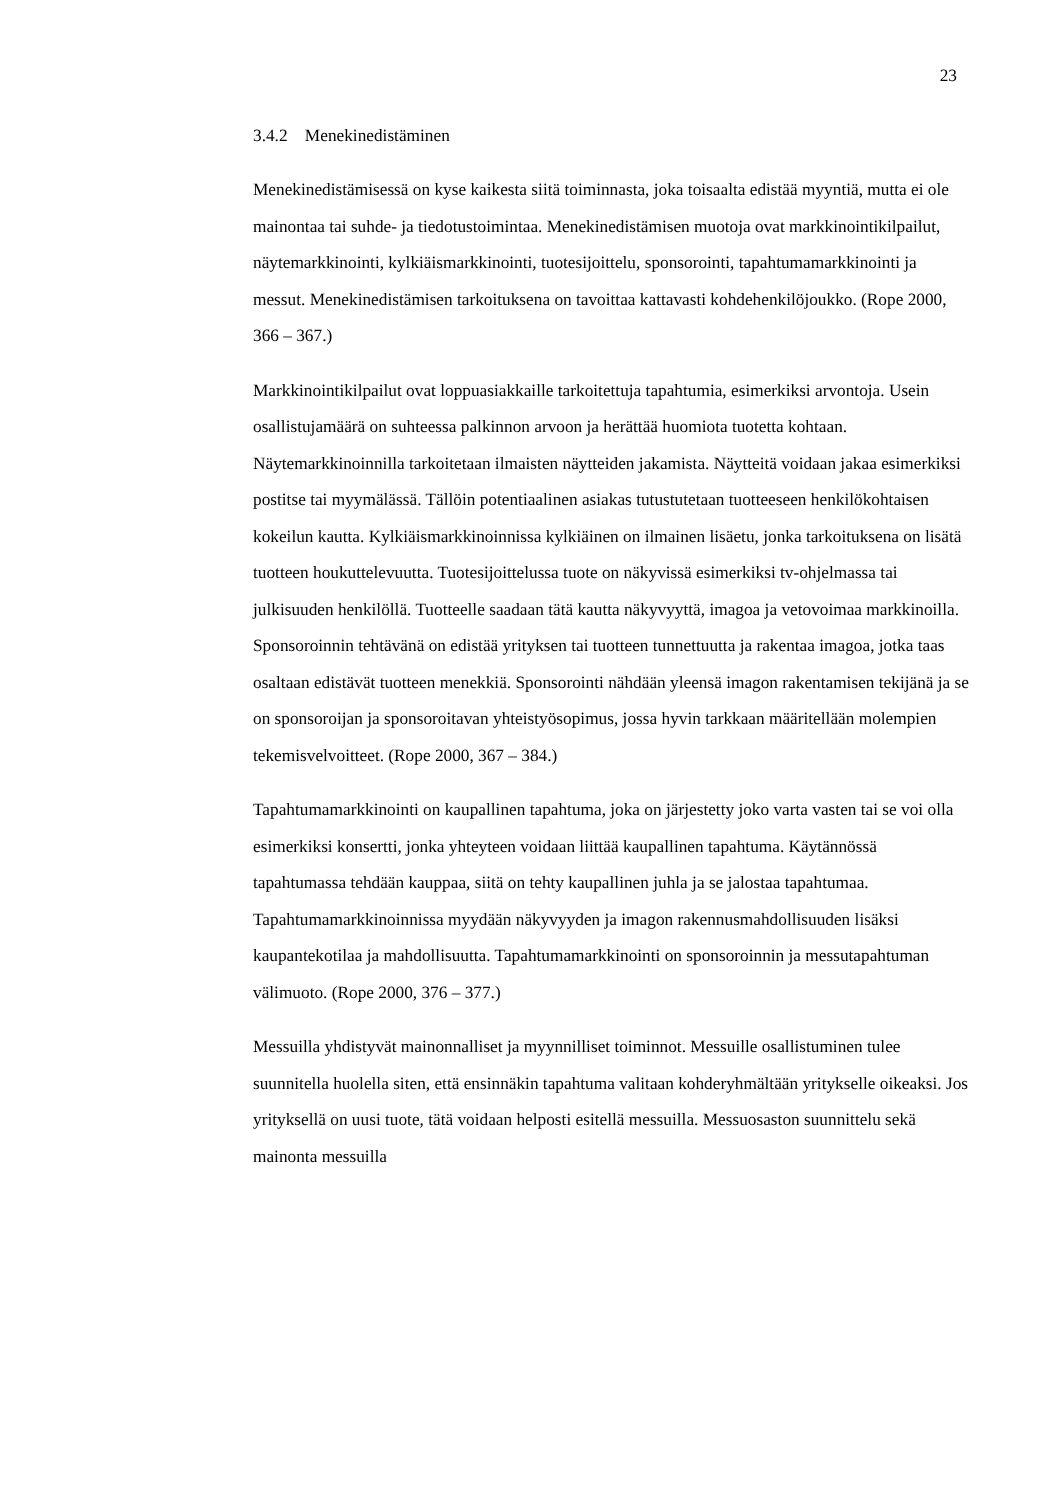23
3.4.2 Menekinedistäminen
Menekinedistämisessä on kyse kaikesta siitä toiminnasta, joka toisaalta edistää myyntiä, mutta ei ole mainontaa tai suhde- ja tiedotustoimintaa. Menekinedistämisen muotoja ovat markkinointikilpailut, näytemarkkinointi, kylkiäismarkkinointi, tuotesijoittelu, sponsorointi, tapahtumamarkkinointi ja messut. Menekinedistämisen tarkoituksena on tavoittaa kattavasti kohdehenkilöjoukko. (Rope 2000, 366 – 367.)
Markkinointikilpailut ovat loppuasiakkaille tarkoitettuja tapahtumia, esimerkiksi arvontoja. Usein osallistujamäärä on suhteessa palkinnon arvoon ja herättää huomiota tuotetta kohtaan. Näytemarkkinoinnilla tarkoitetaan ilmaisten näytteiden jakamista. Näytteitä voidaan jakaa esimerkiksi postitse tai myymälässä. Tällöin potentiaalinen asiakas tutustutetaan tuotteeseen henkilökohtaisen kokeilun kautta. Kylkiäismarkkinoinnissa kylkiäinen on ilmainen lisäetu, jonka tarkoituksena on lisätä tuotteen houkuttelevuutta. Tuotesijoittelussa tuote on näkyvissä esimerkiksi tv-ohjelmassa tai julkisuuden henkilöllä. Tuotteelle saadaan tätä kautta näkyvyyttä, imagoa ja vetovoimaa markkinoilla. Sponsoroinnin tehtävänä on edistää yrityksen tai tuotteen tunnettuutta ja rakentaa imagoa, jotka taas osaltaan edistävät tuotteen menekkiä. Sponsorointi nähdään yleensä imagon rakentamisen tekijänä ja se on sponsoroijan ja sponsoroitavan yhteistyösopimus, jossa hyvin tarkkaan määritellään molempien tekemisvelvoitteet. (Rope 2000, 367 – 384.)
Tapahtumamarkkinointi on kaupallinen tapahtuma, joka on järjestetty joko varta vasten tai se voi olla esimerkiksi konsertti, jonka yhteyteen voidaan liittää kaupallinen tapahtuma. Käytännössä tapahtumassa tehdään kauppaa, siitä on tehty kaupallinen juhla ja se jalostaa tapahtumaa. Tapahtumamarkkinoinnissa myydään näkyvyyden ja imagon rakennusmahdollisuuden lisäksi kaupantekotilaa ja mahdollisuutta. Tapahtumamarkkinointi on sponsoroinnin ja messutapahtuman välimuoto. (Rope 2000, 376 – 377.)
Messuilla yhdistyvät mainonnalliset ja myynnilliset toiminnot. Messuille osallistuminen tulee suunnitella huolella siten, että ensinnäkin tapahtuma valitaan kohderyhmältään yritykselle oikeaksi. Jos yrityksellä on uusi tuote, tätä voidaan helposti esitellä messuilla. Messuosaston suunnittelu sekä mainonta messuilla